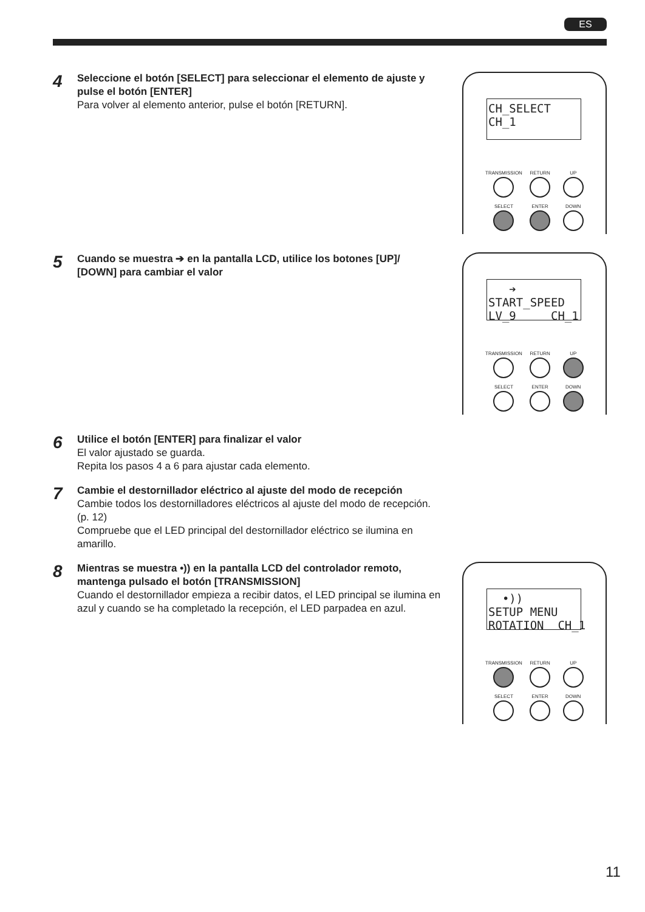ES
4
Seleccione el botón [SELECT] para seleccionar el elemento de ajuste y pulse el botón [ENTER]
Para volver al elemento anterior, pulse el botón [RETURN].
CH_SELECT
CH_1
TRANSMISSION
RETURN
UP
SELECT
ENTER
DOWN
5
Cuando se muestra ➔ en la pantalla LCD, utilice los botones [UP]/ [DOWN] para cambiar el valor
➔
START_SPEED
LV_9 CH_1
TRANSMISSION
RETURN
UP
SELECT
ENTER
DOWN
6
Utilice el botón [ENTER] para finalizar el valor
El valor ajustado se guarda.
Repita los pasos 4 a 6 para ajustar cada elemento.
7
Cambie el destornillador eléctrico al ajuste del modo de recepción
Cambie todos los destornilladores eléctricos al ajuste del modo de recepción. (p. 12)
Compruebe que el LED principal del destornillador eléctrico se ilumina en amarillo.
8
Mientras se muestra •)) en la pantalla LCD del controlador remoto, mantenga pulsado el botón [TRANSMISSION]
Cuando el destornillador empieza a recibir datos, el LED principal se ilumina en azul y cuando se ha completado la recepción, el LED parpadea en azul.
•))
SETUP MENU
ROTATION CH_1
TRANSMISSION
RETURN
UP
SELECT
ENTER
DOWN
11